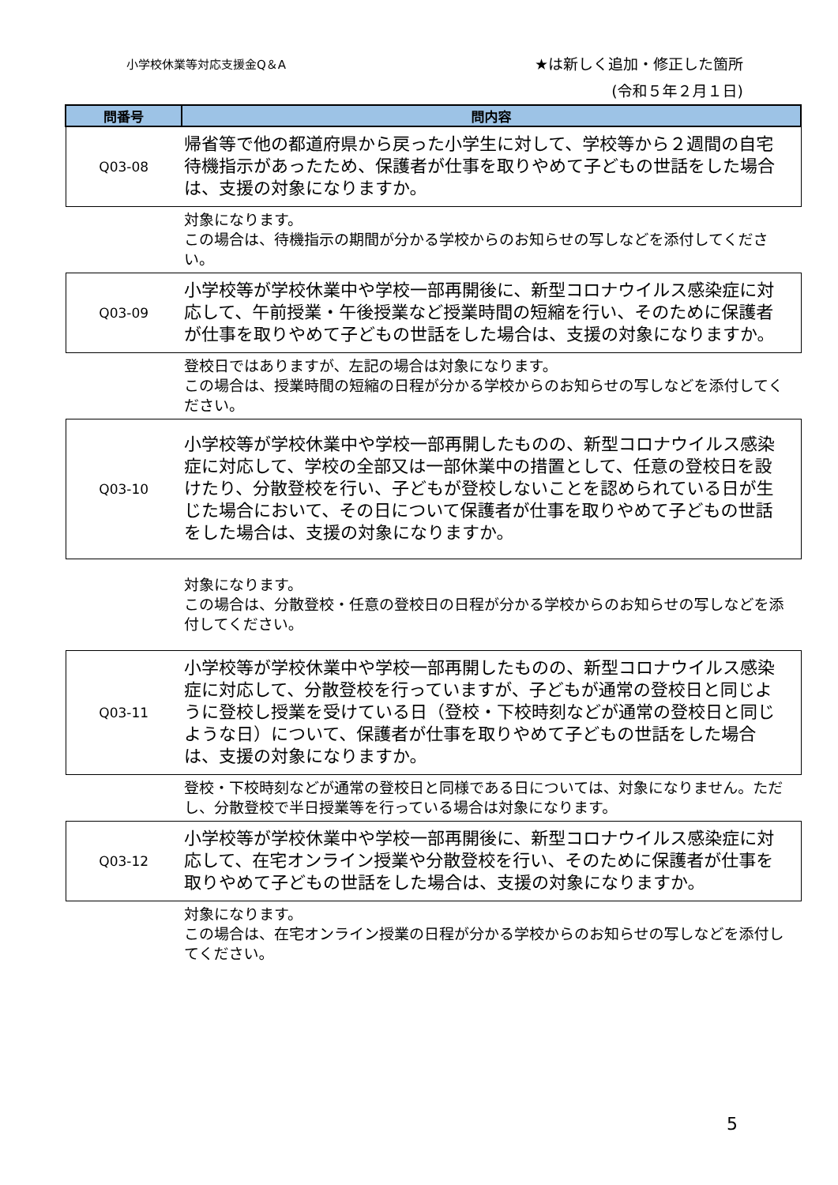小学校休業等対応支援金Q＆A
★は新しく追加・修正した箇所
(令和５年２月１日)
| 問番号 | 問内容 |
| --- | --- |
| Q03-08 | 帰省等で他の都道府県から戻った小学生に対して、学校等から２週間の自宅待機指示があったため、保護者が仕事を取りやめて子どもの世話をした場合は、支援の対象になりますか。 |
| | 対象になります。 この場合は、待機指示の期間が分かる学校からのお知らせの写しなどを添付してください。 |
| Q03-09 | 小学校等が学校休業中や学校一部再開後に、新型コロナウイルス感染症に対応して、午前授業・午後授業など授業時間の短縮を行い、そのために保護者が仕事を取りやめて子どもの世話をした場合は、支援の対象になりますか。 |
| | 登校日ではありますが、左記の場合は対象になります。 この場合は、授業時間の短縮の日程が分かる学校からのお知らせの写しなどを添付してください。 |
| Q03-10 | 小学校等が学校休業中や学校一部再開したものの、新型コロナウイルス感染症に対応して、学校の全部又は一部休業中の措置として、任意の登校日を設けたり、分散登校を行い、子どもが登校しないことを認められている日が生じた場合において、その日について保護者が仕事を取りやめて子どもの世話をした場合は、支援の対象になりますか。 |
| | 対象になります。 この場合は、分散登校・任意の登校日の日程が分かる学校からのお知らせの写しなどを添付してください。 |
| Q03-11 | 小学校等が学校休業中や学校一部再開したものの、新型コロナウイルス感染症に対応して、分散登校を行っていますが、子どもが通常の登校日と同じように登校し授業を受けている日（登校・下校時刻などが通常の登校日と同じような日）について、保護者が仕事を取りやめて子どもの世話をした場合は、支援の対象になりますか。 |
| | 登校・下校時刻などが通常の登校日と同様である日については、対象になりません。ただし、分散登校で半日授業等を行っている場合は対象になります。 |
| Q03-12 | 小学校等が学校休業中や学校一部再開後に、新型コロナウイルス感染症に対応して、在宅オンライン授業や分散登校を行い、そのために保護者が仕事を取りやめて子どもの世話をした場合は、支援の対象になりますか。 |
| | 対象になります。 この場合は、在宅オンライン授業の日程が分かる学校からのお知らせの写しなどを添付してください。 |
5